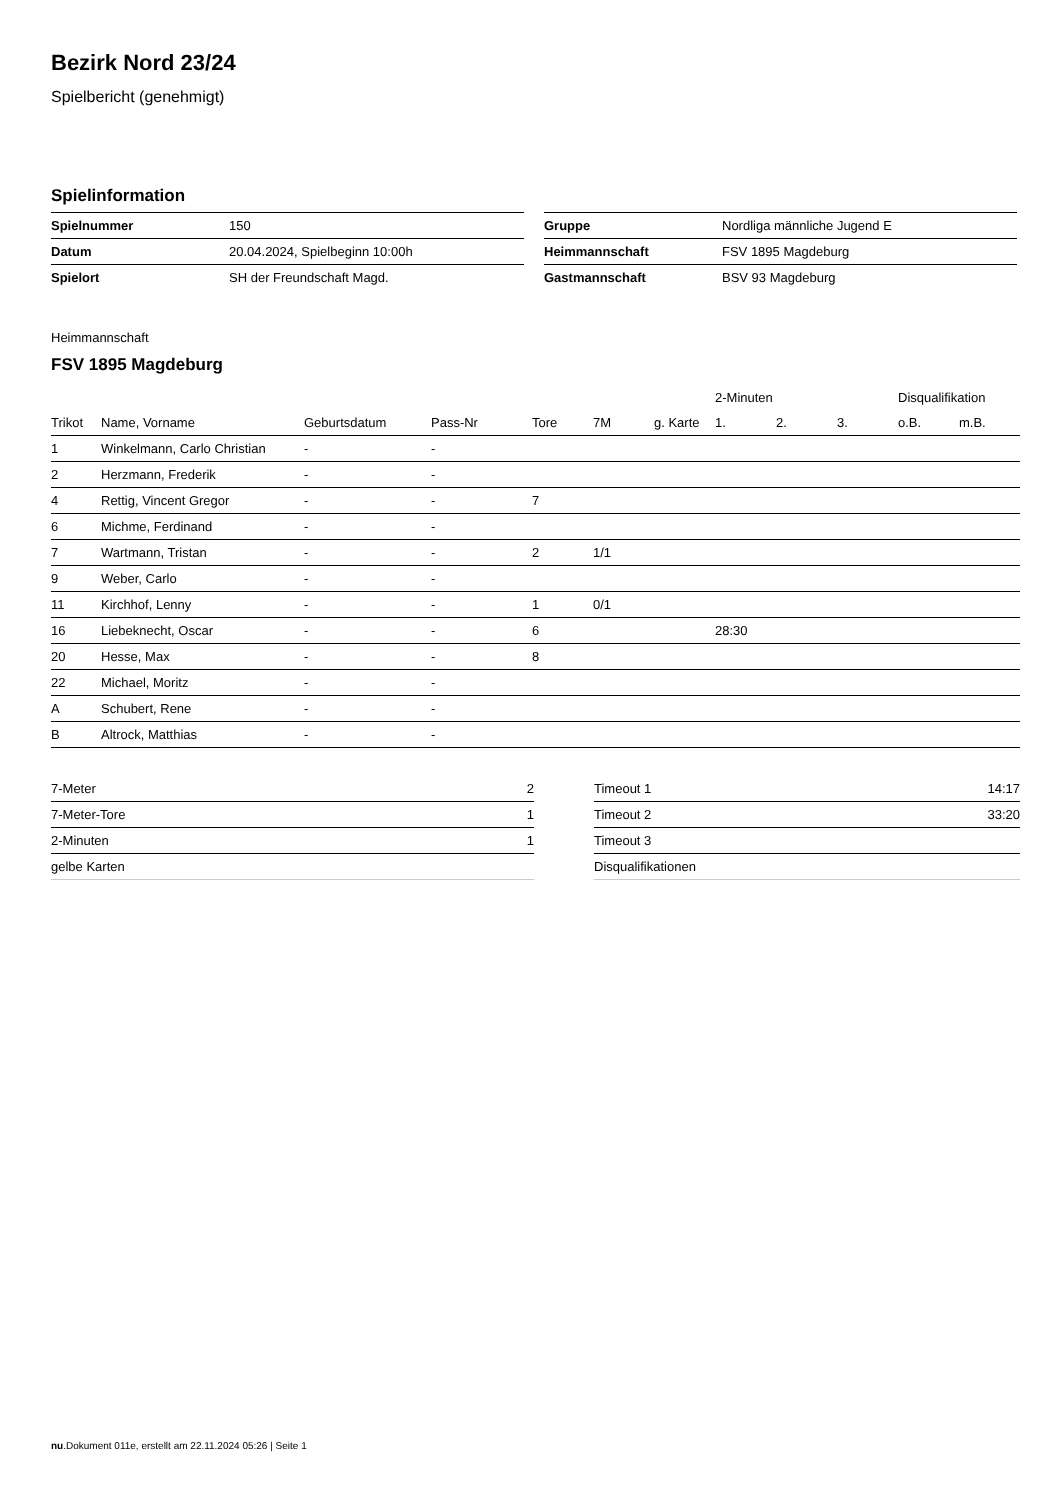Bezirk Nord 23/24
Spielbericht (genehmigt)
Spielinformation
| Spielnummer | 150 |
| Datum | 20.04.2024, Spielbeginn 10:00h |
| Spielort | SH der Freundschaft Magd. |
| Gruppe | Nordliga männliche Jugend E |
| Heimmannschaft | FSV 1895 Magdeburg |
| Gastmannschaft | BSV 93 Magdeburg |
Heimmannschaft
FSV 1895 Magdeburg
| | | | | | | | 2-Minuten | | | Disqualifikation | |
| --- | --- | --- | --- | --- | --- | --- | --- | --- | --- | --- | --- |
| Trikot | Name, Vorname | Geburtsdatum | Pass-Nr | Tore | 7M | g. Karte | 1. | 2. | 3. | o.B. | m.B. |
| 1 | Winkelmann, Carlo Christian | - | - | | | | | | | | |
| 2 | Herzmann, Frederik | - | - | | | | | | | | |
| 4 | Rettig, Vincent Gregor | - | - | 7 | | | | | | | |
| 6 | Michme, Ferdinand | - | - | | | | | | | | |
| 7 | Wartmann, Tristan | - | - | 2 | 1/1 | | | | | | |
| 9 | Weber, Carlo | - | - | | | | | | | | |
| 11 | Kirchhof, Lenny | - | - | 1 | 0/1 | | | | | | |
| 16 | Liebeknecht, Oscar | - | - | 6 | | | 28:30 | | | | |
| 20 | Hesse, Max | - | - | 8 | | | | | | | |
| 22 | Michael, Moritz | - | - | | | | | | | | |
| A | Schubert, Rene | - | - | | | | | | | | |
| B | Altrock, Matthias | - | - | | | | | | | | |
| 7-Meter | 2 |
| 7-Meter-Tore | 1 |
| 2-Minuten | 1 |
| gelbe Karten | |
| Timeout 1 | 14:17 |
| Timeout 2 | 33:20 |
| Timeout 3 | |
| Disqualifikationen | |
nu.Dokument 011e, erstellt am 22.11.2024 05:26 | Seite 1